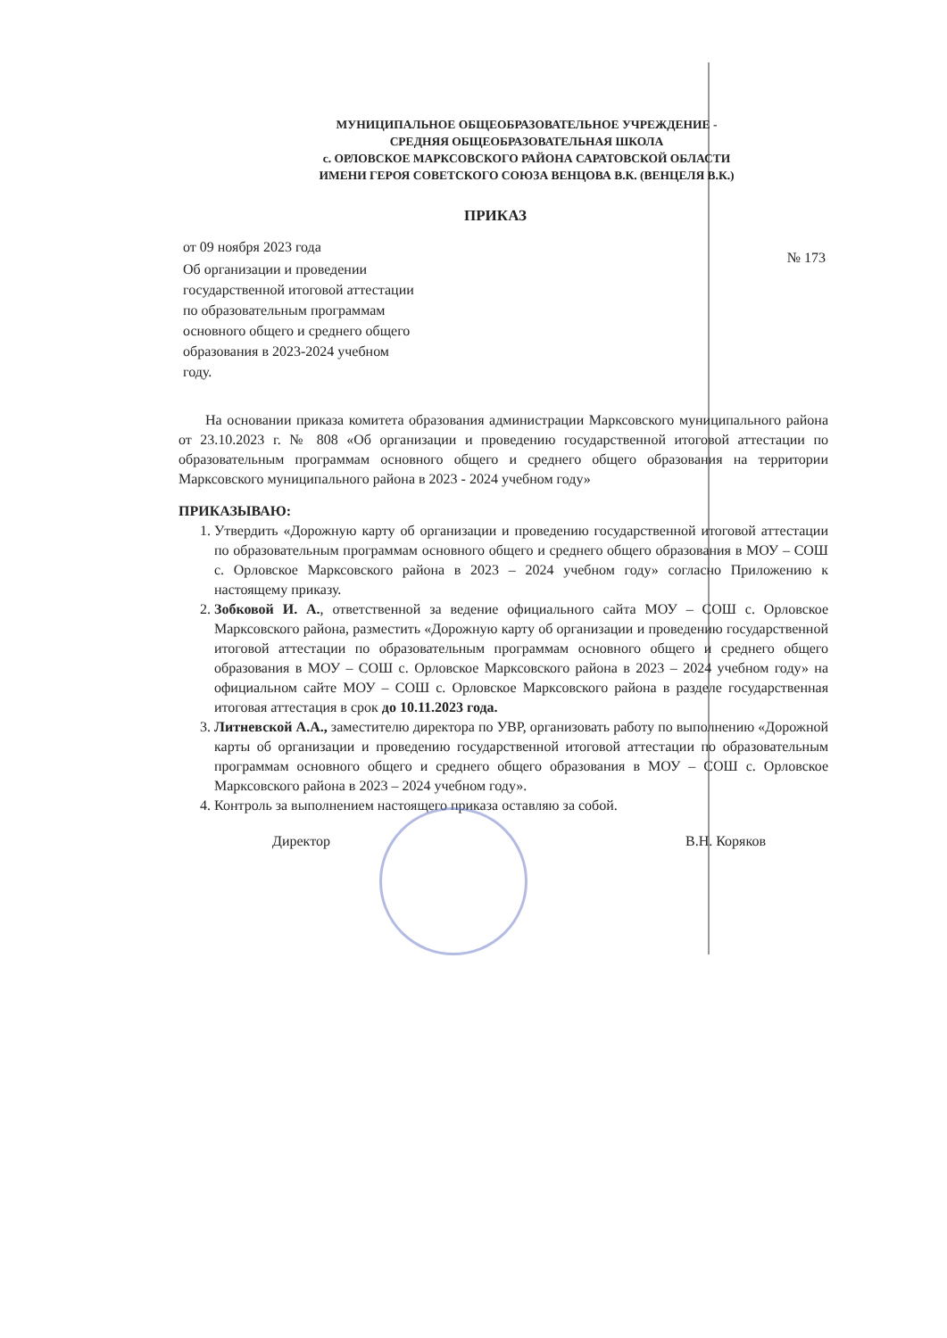МУНИЦИПАЛЬНОЕ ОБЩЕОБРАЗОВАТЕЛЬНОЕ УЧРЕЖДЕНИЕ -
СРЕДНЯЯ ОБЩЕОБРАЗОВАТЕЛЬНАЯ ШКОЛА
с. ОРЛОВСКОЕ МАРКСОВСКОГО РАЙОНА САРАТОВСКОЙ ОБЛАСТИ
ИМЕНИ ГЕРОЯ СОВЕТСКОГО СОЮЗА ВЕНЦОВА В.К. (ВЕНЦЕЛЯ В.К.)
ПРИКАЗ
от 09 ноября 2023 года № 173
Об организации и проведении государственной итоговой аттестации по образовательным программам основного общего и среднего общего образования в 2023-2024 учебном году.
На основании приказа комитета образования администрации Марксовского муниципального района от 23.10.2023 г. № 808 «Об организации и проведению государственной итоговой аттестации по образовательным программам основного общего и среднего общего образования на территории Марксовского муниципального района в 2023 - 2024 учебном году»
ПРИКАЗЫВАЮ:
1. Утвердить «Дорожную карту об организации и проведению государственной итоговой аттестации по образовательным программам основного общего и среднего общего образования в МОУ – СОШ с. Орловское Марксовского района в 2023 – 2024 учебном году» согласно Приложению к настоящему приказу.
2. Зобковой И. А., ответственной за ведение официального сайта МОУ – СОШ с. Орловское Марксовского района, разместить «Дорожную карту об организации и проведению государственной итоговой аттестации по образовательным программам основного общего и среднего общего образования в МОУ – СОШ с. Орловское Марксовского района в 2023 – 2024 учебном году» на официальном сайте МОУ – СОШ с. Орловское Марксовского района в разделе государственная итоговая аттестация в срок до 10.11.2023 года.
3. Литневской А.А., заместителю директора по УВР, организовать работу по выполнению «Дорожной карты об организации и проведению государственной итоговой аттестации по образовательным программам основного общего и среднего общего образования в МОУ – СОШ с. Орловское Марксовского района в 2023 – 2024 учебном году».
4. Контроль за выполнением настоящего приказа оставляю за собой.
Директор В.Н. Коряков